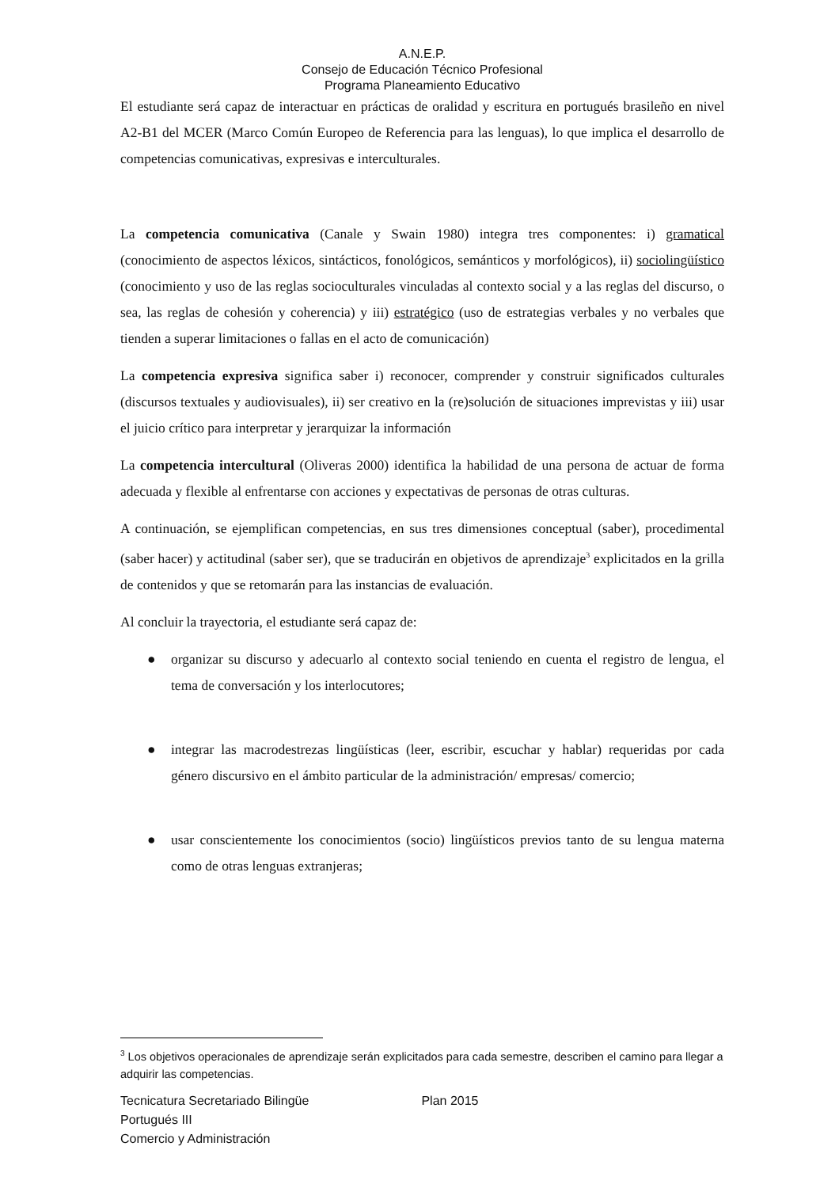A.N.E.P.
Consejo de Educación Técnico Profesional
Programa Planeamiento Educativo
El estudiante será capaz de interactuar en prácticas de oralidad y escritura en portugués brasileño en nivel A2-B1 del MCER (Marco Común Europeo de Referencia para las lenguas), lo que implica el desarrollo de competencias comunicativas, expresivas e interculturales.
La competencia comunicativa (Canale y Swain 1980) integra tres componentes: i) gramatical (conocimiento de aspectos léxicos, sintácticos, fonológicos, semánticos y morfológicos), ii) sociolingüístico (conocimiento y uso de las reglas socioculturales vinculadas al contexto social y a las reglas del discurso, o sea, las reglas de cohesión y coherencia) y iii) estratégico (uso de estrategias verbales y no verbales que tienden a superar limitaciones o fallas en el acto de comunicación)
La competencia expresiva significa saber i) reconocer, comprender y construir significados culturales (discursos textuales y audiovisuales), ii) ser creativo en la (re)solución de situaciones imprevistas y iii) usar el juicio crítico para interpretar y jerarquizar la información
La competencia intercultural (Oliveras 2000) identifica la habilidad de una persona de actuar de forma adecuada y flexible al enfrentarse con acciones y expectativas de personas de otras culturas.
A continuación, se ejemplifican competencias, en sus tres dimensiones conceptual (saber), procedimental (saber hacer) y actitudinal (saber ser), que se traducirán en objetivos de aprendizaje<sup>3</sup> explicitados en la grilla de contenidos y que se retomarán para las instancias de evaluación.
Al concluir la trayectoria, el estudiante será capaz de:
● organizar su discurso y adecuarlo al contexto social teniendo en cuenta el registro de lengua, el tema de conversación y los interlocutores;
● integrar las macrodestrezas lingüísticas (leer, escribir, escuchar y hablar) requeridas por cada género discursivo en el ámbito particular de la administración/ empresas/ comercio;
● usar conscientemente los conocimientos (socio) lingüísticos previos tanto de su lengua materna como de otras lenguas extranjeras;
<sup>3</sup> Los objetivos operacionales de aprendizaje serán explicitados para cada semestre, describen el camino para llegar a adquirir las competencias.
Tecnicatura Secretariado Bilingüe Plan 2015
Portugués III
Comercio y Administración